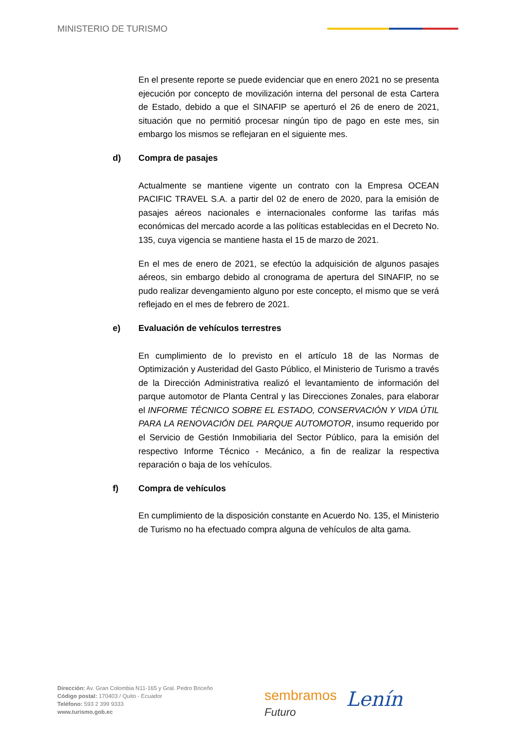MINISTERIO DE TURISMO
En el presente reporte se puede evidenciar que en enero 2021 no se presenta ejecución por concepto de movilización interna del personal de esta Cartera de Estado, debido a que el SINAFIP se aperturó el 26 de enero de 2021, situación que no permitió procesar ningún tipo de pago en este mes, sin embargo los mismos se reflejaran en el siguiente mes.
d) Compra de pasajes
Actualmente se mantiene vigente un contrato con la Empresa OCEAN PACIFIC TRAVEL S.A. a partir del 02 de enero de 2020, para la emisión de pasajes aéreos nacionales e internacionales conforme las tarifas más económicas del mercado acorde a las políticas establecidas en el Decreto No. 135, cuya vigencia se mantiene hasta el 15 de marzo de 2021.
En el mes de enero de 2021, se efectúo la adquisición de algunos pasajes aéreos, sin embargo debido al cronograma de apertura del SINAFIP, no se pudo realizar devengamiento alguno por este concepto, el mismo que se verá reflejado en el mes de febrero de 2021.
e) Evaluación de vehículos terrestres
En cumplimiento de lo previsto en el artículo 18 de las Normas de Optimización y Austeridad del Gasto Público, el Ministerio de Turismo a través de la Dirección Administrativa realizó el levantamiento de información del parque automotor de Planta Central y las Direcciones Zonales, para elaborar el INFORME TÉCNICO SOBRE EL ESTADO, CONSERVACIÓN Y VIDA ÚTIL PARA LA RENOVACIÓN DEL PARQUE AUTOMOTOR, insumo requerido por el Servicio de Gestión Inmobiliaria del Sector Público, para la emisión del respectivo Informe Técnico - Mecánico, a fin de realizar la respectiva reparación o baja de los vehículos.
f) Compra de vehículos
En cumplimiento de la disposición constante en Acuerdo No. 135, el Ministerio de Turismo no ha efectuado compra alguna de vehículos de alta gama.
Dirección: Av. Gran Colombia N11-165 y Gral. Pedro Briceño
Código postal: 170403 / Quito - Ecuador
Teléfono: 593 2 399 9333
www.turismo.gob.ec
sembramos
Futuro
Lenín